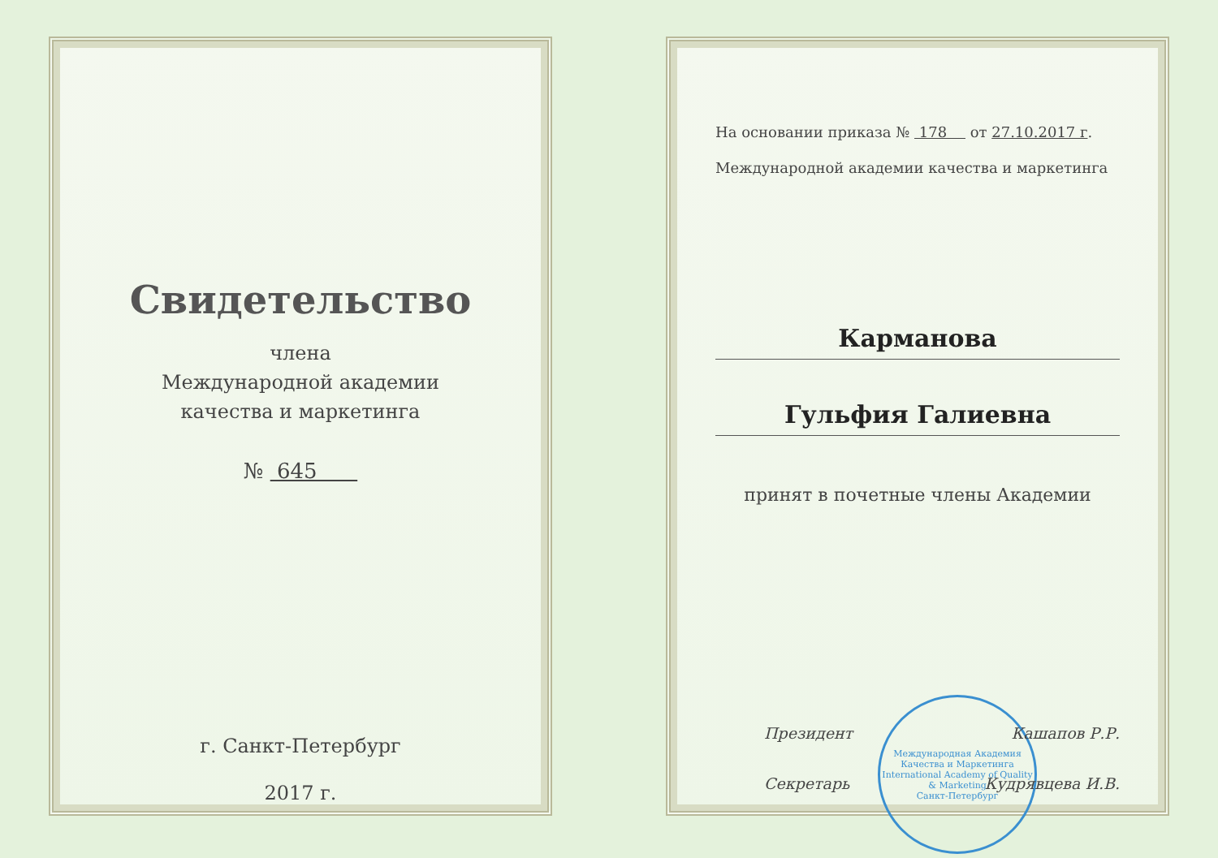Свидетельство
члена
Международной академии
качества и маркетинга
№ 645
г. Санкт-Петербург
2017 г.
На основании приказа № 178 от 27.10.2017 г.
Международной академии качества и маркетинга
Карманова
Гульфия Галиевна
принят в почетные члены Академии
Президент Кашапов Р.Р.
Секретарь Кудрявцева И.В.
Международная Академия Качества и Маркетинга
International Academy of Quality & Marketing
Санкт-Петербург